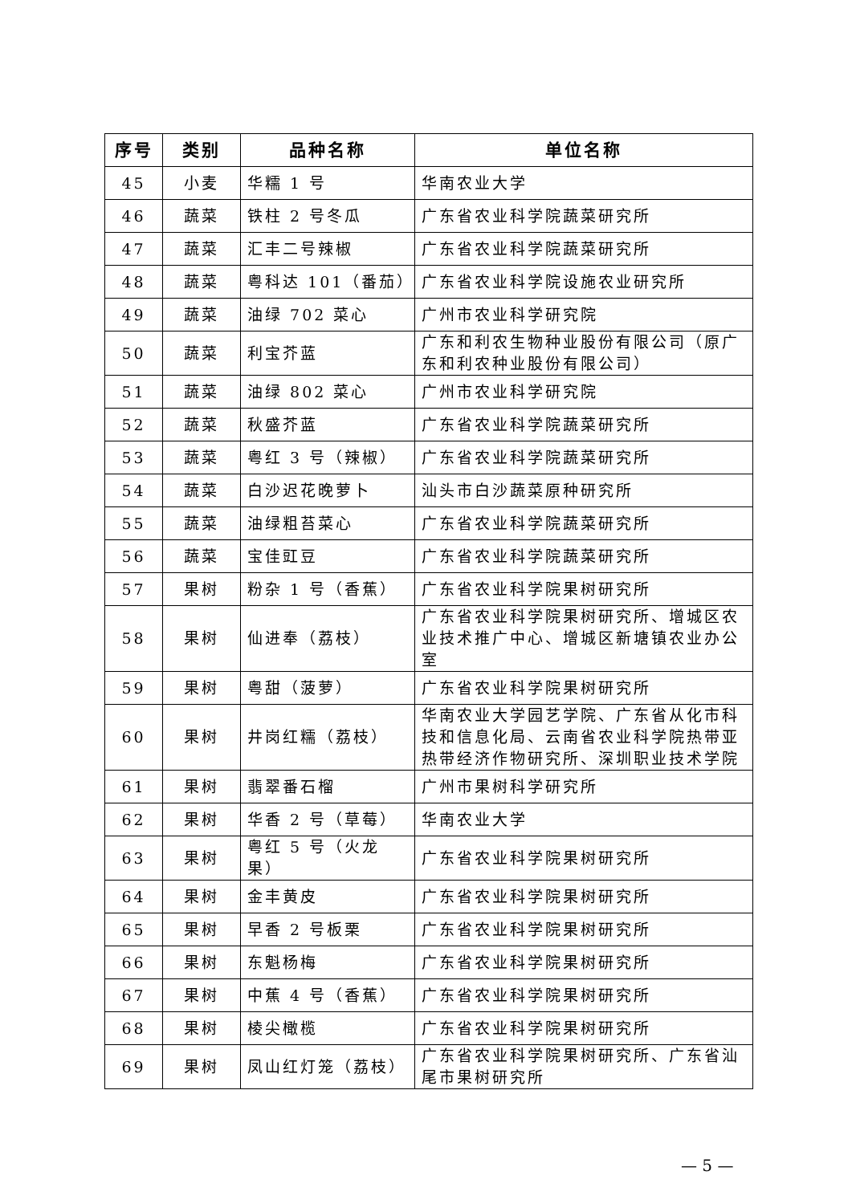| 序号 | 类别 | 品种名称 | 单位名称 |
| --- | --- | --- | --- |
| 45 | 小麦 | 华糯 1 号 | 华南农业大学 |
| 46 | 蔬菜 | 铁柱 2 号冬瓜 | 广东省农业科学院蔬菜研究所 |
| 47 | 蔬菜 | 汇丰二号辣椒 | 广东省农业科学院蔬菜研究所 |
| 48 | 蔬菜 | 粤科达 101（番茄） | 广东省农业科学院设施农业研究所 |
| 49 | 蔬菜 | 油绿 702 菜心 | 广州市农业科学研究院 |
| 50 | 蔬菜 | 利宝芥蓝 | 广东和利农生物种业股份有限公司（原广东和利农种业股份有限公司） |
| 51 | 蔬菜 | 油绿 802 菜心 | 广州市农业科学研究院 |
| 52 | 蔬菜 | 秋盛芥蓝 | 广东省农业科学院蔬菜研究所 |
| 53 | 蔬菜 | 粤红 3 号（辣椒） | 广东省农业科学院蔬菜研究所 |
| 54 | 蔬菜 | 白沙迟花晚萝卜 | 汕头市白沙蔬菜原种研究所 |
| 55 | 蔬菜 | 油绿粗苔菜心 | 广东省农业科学院蔬菜研究所 |
| 56 | 蔬菜 | 宝佳豇豆 | 广东省农业科学院蔬菜研究所 |
| 57 | 果树 | 粉杂 1 号（香蕉） | 广东省农业科学院果树研究所 |
| 58 | 果树 | 仙进奉（荔枝） | 广东省农业科学院果树研究所、增城区农业技术推广中心、增城区新塘镇农业办公室 |
| 59 | 果树 | 粤甜（菠萝） | 广东省农业科学院果树研究所 |
| 60 | 果树 | 井岗红糯（荔枝） | 华南农业大学园艺学院、广东省从化市科技和信息化局、云南省农业科学院热带亚热带经济作物研究所、深圳职业技术学院 |
| 61 | 果树 | 翡翠番石榴 | 广州市果树科学研究所 |
| 62 | 果树 | 华香 2 号（草莓） | 华南农业大学 |
| 63 | 果树 | 粤红 5 号（火龙果） | 广东省农业科学院果树研究所 |
| 64 | 果树 | 金丰黄皮 | 广东省农业科学院果树研究所 |
| 65 | 果树 | 早香 2 号板栗 | 广东省农业科学院果树研究所 |
| 66 | 果树 | 东魁杨梅 | 广东省农业科学院果树研究所 |
| 67 | 果树 | 中蕉 4 号（香蕉） | 广东省农业科学院果树研究所 |
| 68 | 果树 | 棱尖橄榄 | 广东省农业科学院果树研究所 |
| 69 | 果树 | 凤山红灯笼（荔枝） | 广东省农业科学院果树研究所、广东省汕尾市果树研究所 |
— 5 —